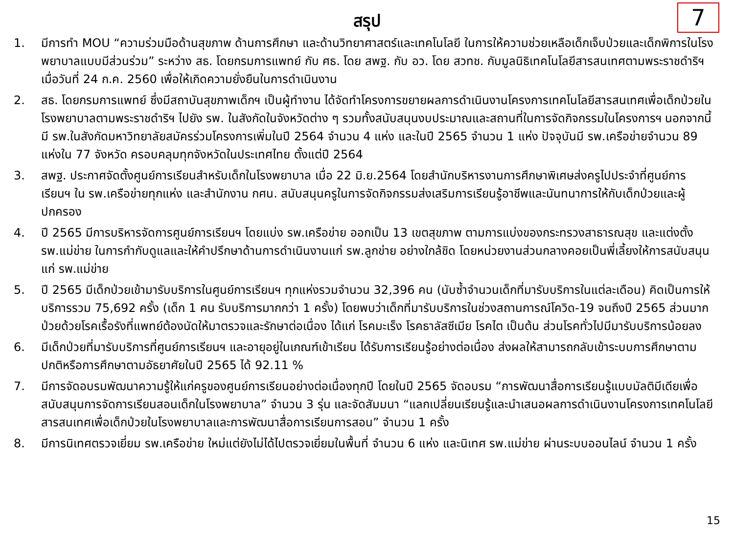สรุป
7
1. มีการทำ MOU “ความร่วมมือด้านสุขภาพ ด้านการศึกษา และด้านวิทยาศาสตร์และเทคโนโลยี ในการให้ความช่วยเหลือเด็กเจ็บป่วยและเด็กพิการในโรงพยาบาลแบบมีส่วนร่วม” ระหว่าง สธ. โดยกรมการแพทย์ กับ ศธ. โดย สพฐ. กับ อว. โดย สวทช. กับมูลนิธิเทคโนโลยีสารสนเทศตามพระราชดำริฯ เมื่อวันที่ 24 ก.ค. 2560 เพื่อให้เกิดความยั่งยืนในการดำเนินงาน
2. สธ. โดยกรมการแพทย์ ซึ่งมีสถาบันสุขภาพเด็กฯ เป็นผู้ทำงาน ได้จัดทำโครงการขยายผลการดำเนินงานโครงการเทคโนโลยีสารสนเทศเพื่อเด็กป่วยในโรงพยาบาลตามพระราชดำริฯ ไปยัง รพ. ในสังกัดในจังหวัดต่าง ๆ รวมทั้งสนับสนุนงบประมาณและสถานที่ในการจัดกิจกรรมในโครงการฯ นอกจากนี้มี รพ.ในสังกัดมหาวิทยาลัยสมัครร่วมโครงการเพิ่มในปี 2564 จำนวน 4 แห่ง และในปี 2565 จำนวน 1 แห่ง ปัจจุบันมี รพ.เครือข่ายจำนวน 89 แห่งใน 77 จังหวัด ครอบคลุมทุกจังหวัดในประเทศไทย ตั้งแต่ปี 2564
3. สพฐ. ประกาศจัดตั้งศูนย์การเรียนสำหรับเด็กในโรงพยาบาล เมื่อ 22 มิ.ย.2564 โดยสำนักบริหารงานการศึกษาพิเศษส่งครูไปประจำที่ศูนย์การเรียนฯ ใน รพ.เครือข่ายทุกแห่ง และสำนักงาน กศน. สนับสนุนครูในการจัดกิจกรรมส่งเสริมการเรียนรู้อาชีพและนันทนาการให้กับเด็กป่วยและผู้ปกครอง
4. ปี 2565 มีการบริหารจัดการศูนย์การเรียนฯ โดยแบ่ง รพ.เครือข่าย ออกเป็น 13 เขตสุขภาพ ตามการแบ่งของกระทรวงสาธารณสุข และแต่งตั้ง รพ.แม่ข่าย ในการกำกับดูแลและให้คำปรึกษาด้านการดำเนินงานแก่ รพ.ลูกข่าย อย่างใกล้ชิด โดยหน่วยงานส่วนกลางคอยเป็นพี่เลี้ยงให้การสนับสนุนแก่ รพ.แม่ข่าย
5. ปี 2565 มีเด็กป่วยเข้ามารับบริการในศูนย์การเรียนฯ ทุกแห่งรวมจำนวน 32,396 คน (นับซ้ำจำนวนเด็กที่มารับบริการในแต่ละเดือน) คิดเป็นการให้บริการรวม 75,692 ครั้ง (เด็ก 1 คน รับบริการมากกว่า 1 ครั้ง) โดยพบว่าเด็กที่มารับบริการในช่วงสถานการณ์โควิด-19 จนถึงปี 2565 ส่วนมากป่วยด้วยโรคเรื้อรังที่แพทย์ต้องนัดให้มาตรวจและรักษาต่อเนื่อง ได้แก่ โรคมะเร็ง โรคธาลัสซีเมีย โรคไต เป็นต้น ส่วนโรคทั่วไปมีมารับบริการน้อยลง
6. มีเด็กป่วยที่มารับบริการที่ศูนย์การเรียนฯ และอายุอยู่ในเกณฑ์เข้าเรียน ได้รับการเรียนรู้อย่างต่อเนื่อง ส่งผลให้สามารถกลับเข้าระบบการศึกษาตามปกติหรือการศึกษาตามอัธยาศัยในปี 2565 ได้ 92.11 %
7. มีการจัดอบรมพัฒนาความรู้ให้แก่ครูของศูนย์การเรียนอย่างต่อเนื่องทุกปี โดยในปี 2565 จัดอบรม “การพัฒนาสื่อการเรียนรู้แบบมัลติมีเดียเพื่อสนับสนุนการจัดการเรียนสอนเด็กในโรงพยาบาล” จำนวน 3 รุ่น และจัดสัมมนา “แลกเปลี่ยนเรียนรู้และนำเสนอผลการดำเนินงานโครงการเทคโนโลยีสารสนเทศเพื่อเด็กป่วยในโรงพยาบาลและการพัฒนาสื่อการเรียนการสอน” จำนวน 1 ครั้ง
8. มีการนิเทศตรวจเยี่ยม รพ.เครือข่าย ใหม่แต่ยังไม่ได้ไปตรวจเยี่ยมในพื้นที่ จำนวน 6 แห่ง และนิเทศ รพ.แม่ข่าย ผ่านระบบออนไลน์ จำนวน 1 ครั้ง
15